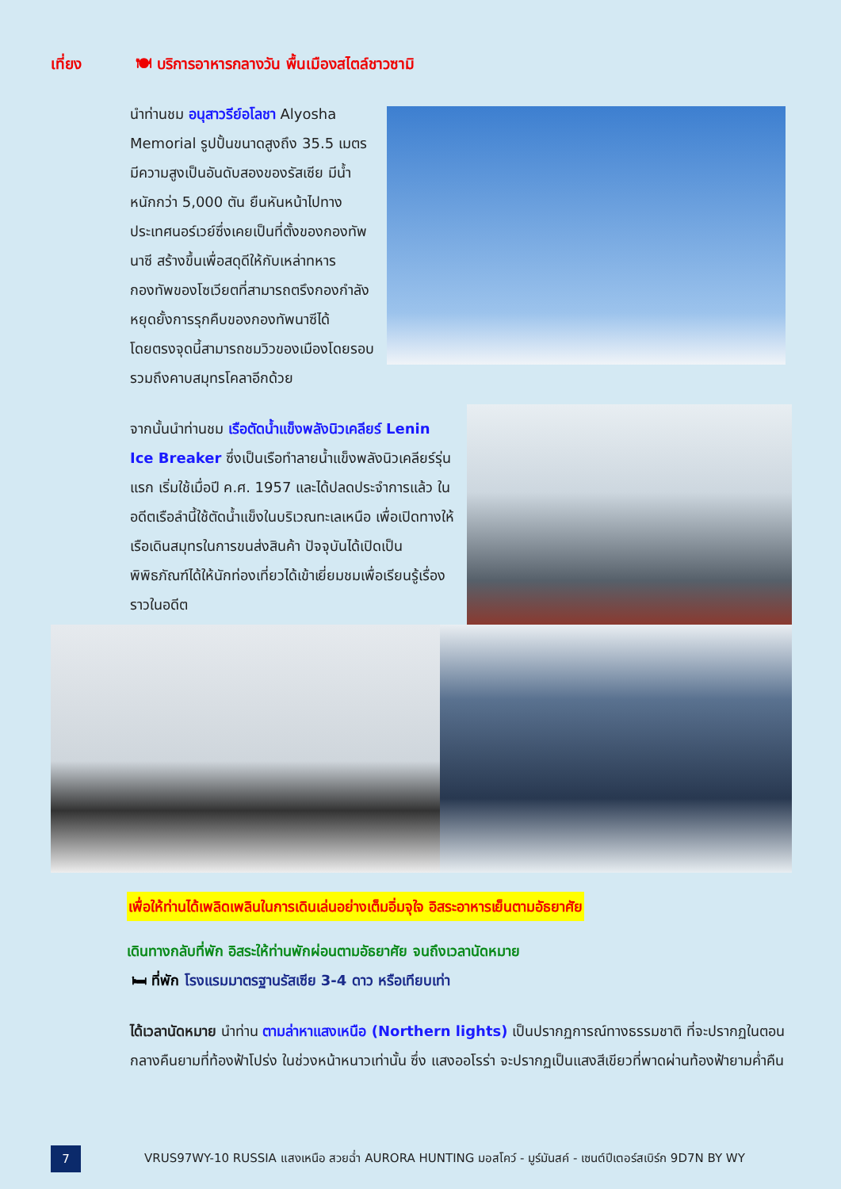เที่ยง 🍽 บริการอาหารกลางวัน พื้นเมืองสไตล์ชาวซามิ
นำท่านชม อนุสาวรีย์อโลชา Alyosha Memorial รูปปั้นขนาดสูงถึง 35.5 เมตร มีความสูงเป็นอันดับสองของรัสเซีย มีน้ำหนักกว่า 5,000 ตัน ยืนหันหน้าไปทางประเทศนอร์เวย์ซึ่งเคยเป็นที่ตั้งของกองทัพนาซี สร้างขึ้นเพื่อสดุดีให้กับเหล่าทหารกองทัพของโซเวียตที่สามารถตรึงกองกำลังหยุดยั้งการรุกคืบของกองทัพนาซีได้ โดยตรงจุดนี้สามารถชมวิวของเมืองโดยรอบรวมถึงคาบสมุทรโคลาอีกด้วย
จากนั้นนำท่านชม เรือตัดน้ำแข็งพลังนิวเคลียร์ Lenin Ice Breaker ซึ่งเป็นเรือทำลายน้ำแข็งพลังนิวเคลียร์รุ่นแรก เริ่มใช้เมื่อปี ค.ศ. 1957 และได้ปลดประจำการแล้ว ในอดีตเรือลำนี้ใช้ตัดน้ำแข็งในบริเวณทะเลเหนือ เพื่อเปิดทางให้เรือเดินสมุทรในการขนส่งสินค้า ปัจจุบันได้เปิดเป็นพิพิธภัณฑ์ได้ให้นักท่องเที่ยวได้เข้าเยี่ยมชมเพื่อเรียนรู้เรื่องราวในอดีต
เพื่อให้ท่านได้เพลิดเพลินในการเดินเล่นอย่างเต็มอิ่มจุใจ อิสระอาหารเย็นตามอัธยาศัย
เดินทางกลับที่พัก อิสระให้ท่านพักผ่อนตามอัธยาศัย จนถึงเวลานัดหมาย
🛏 ที่พัก โรงแรมมาตรฐานรัสเซีย 3-4 ดาว หรือเทียบเท่า
ได้เวลานัดหมาย นำท่าน ตามล่าหาแสงเหนือ (Northern lights) เป็นปรากฏการณ์ทางธรรมชาติ ที่จะปรากฏในตอนกลางคืนยามที่ท้องฟ้าโปร่ง ในช่วงหน้าหนาวเท่านั้น ซึ่ง แสงออโรร่า จะปรากฏเป็นแสงสีเขียวที่พาดผ่านท้องฟ้ายามค่ำคืน
7
VRUS97WY-10 RUSSIA แสงเหนือ สวยฉ่ำ AURORA HUNTING มอสโคว์ - มูร์มันสค์ - เซนต์ปีเตอร์สเบิร์ก 9D7N BY WY